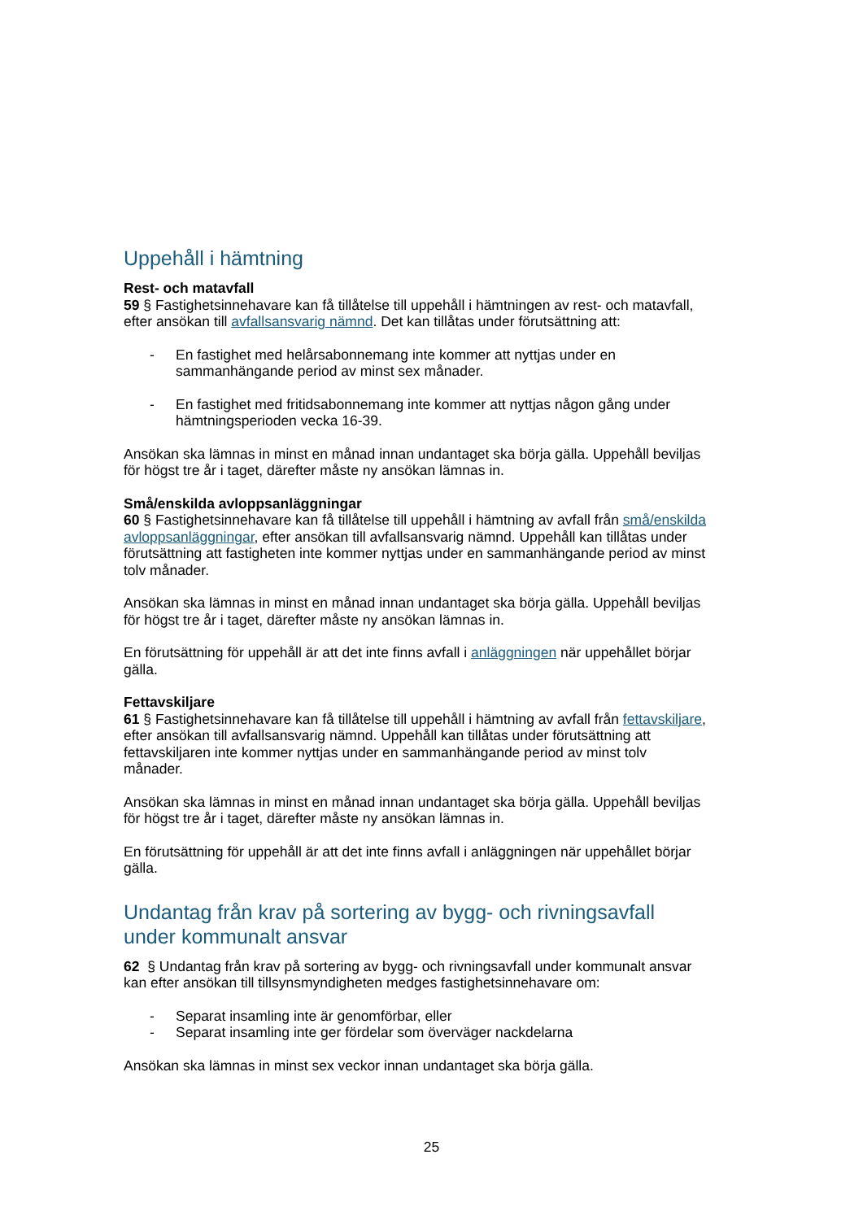Uppehåll i hämtning
Rest- och matavfall
59 § Fastighetsinnehavare kan få tillåtelse till uppehåll i hämtningen av rest- och matavfall, efter ansökan till avfallsansvarig nämnd. Det kan tillåtas under förutsättning att:
- En fastighet med helårsabonnemang inte kommer att nyttjas under en sammanhängande period av minst sex månader.
- En fastighet med fritidsabonnemang inte kommer att nyttjas någon gång under hämtningsperioden vecka 16-39.
Ansökan ska lämnas in minst en månad innan undantaget ska börja gälla. Uppehåll beviljas för högst tre år i taget, därefter måste ny ansökan lämnas in.
Små/enskilda avloppsanläggningar
60 § Fastighetsinnehavare kan få tillåtelse till uppehåll i hämtning av avfall från små/enskilda avloppsanläggningar, efter ansökan till avfallsansvarig nämnd. Uppehåll kan tillåtas under förutsättning att fastigheten inte kommer nyttjas under en sammanhängande period av minst tolv månader.
Ansökan ska lämnas in minst en månad innan undantaget ska börja gälla. Uppehåll beviljas för högst tre år i taget, därefter måste ny ansökan lämnas in.
En förutsättning för uppehåll är att det inte finns avfall i anläggningen när uppehållet börjar gälla.
Fettavskiljare
61 § Fastighetsinnehavare kan få tillåtelse till uppehåll i hämtning av avfall från fettavskiljare, efter ansökan till avfallsansvarig nämnd. Uppehåll kan tillåtas under förutsättning att fettavskiljaren inte kommer nyttjas under en sammanhängande period av minst tolv månader.
Ansökan ska lämnas in minst en månad innan undantaget ska börja gälla. Uppehåll beviljas för högst tre år i taget, därefter måste ny ansökan lämnas in.
En förutsättning för uppehåll är att det inte finns avfall i anläggningen när uppehållet börjar gälla.
Undantag från krav på sortering av bygg- och rivningsavfall under kommunalt ansvar
62 § Undantag från krav på sortering av bygg- och rivningsavfall under kommunalt ansvar kan efter ansökan till tillsynsmyndigheten medges fastighetsinnehavare om:
- Separat insamling inte är genomförbar, eller
- Separat insamling inte ger fördelar som överväger nackdelarna
Ansökan ska lämnas in minst sex veckor innan undantaget ska börja gälla.
25